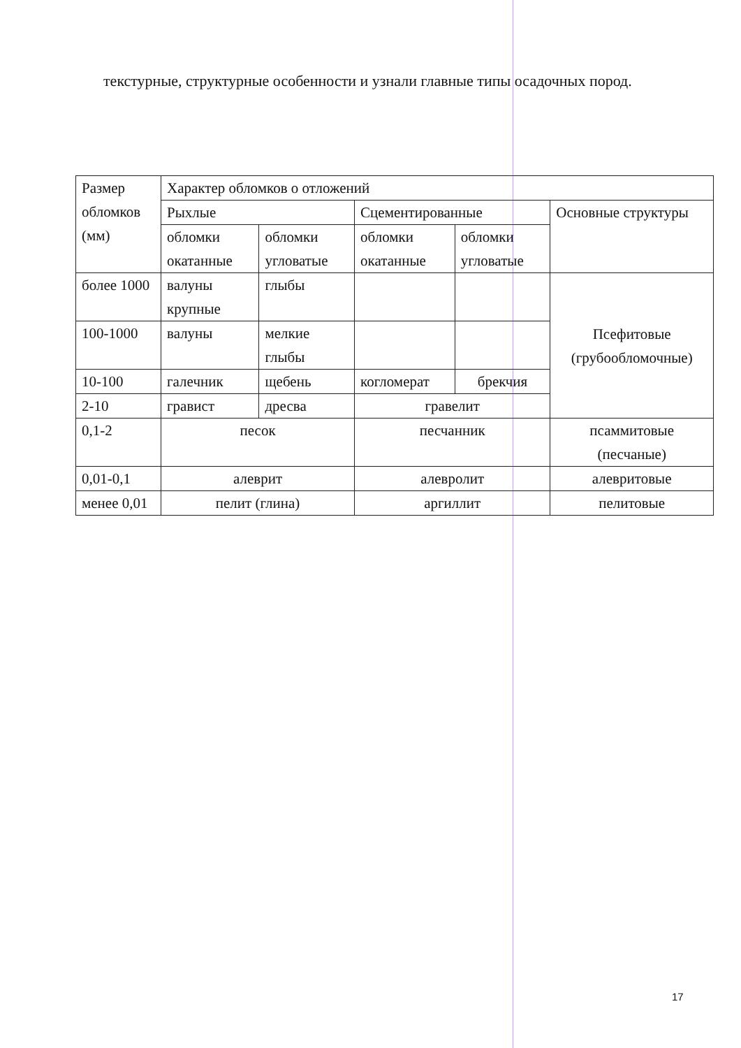текстурные, структурные особенности и узнали главные типы осадочных пород.
| Размер обломков (мм) | Характер обломков о отложений | | | | |
| | Рыхлые | | Сцементированные | | Основные структуры |
| | обломки окатанные | обломки угловатые | обломки окатанные | обломки угловатые | |
| более 1000 | валуны крупные | глыбы | | | Псефитовые (грубообломочные) |
| 100-1000 | валуны | мелкие глыбы | | | |
| 10-100 | галечник | щебень | когломерат | брекчия | |
| 2-10 | гравист | дресва | гравелит | | |
| 0,1-2 | песок | | песчанник | | псаммитовые (песчаные) |
| 0,01-0,1 | алеврит | | алевролит | | алевритовые |
| менее 0,01 | пелит (глина) | | аргиллит | | пелитовые |
17